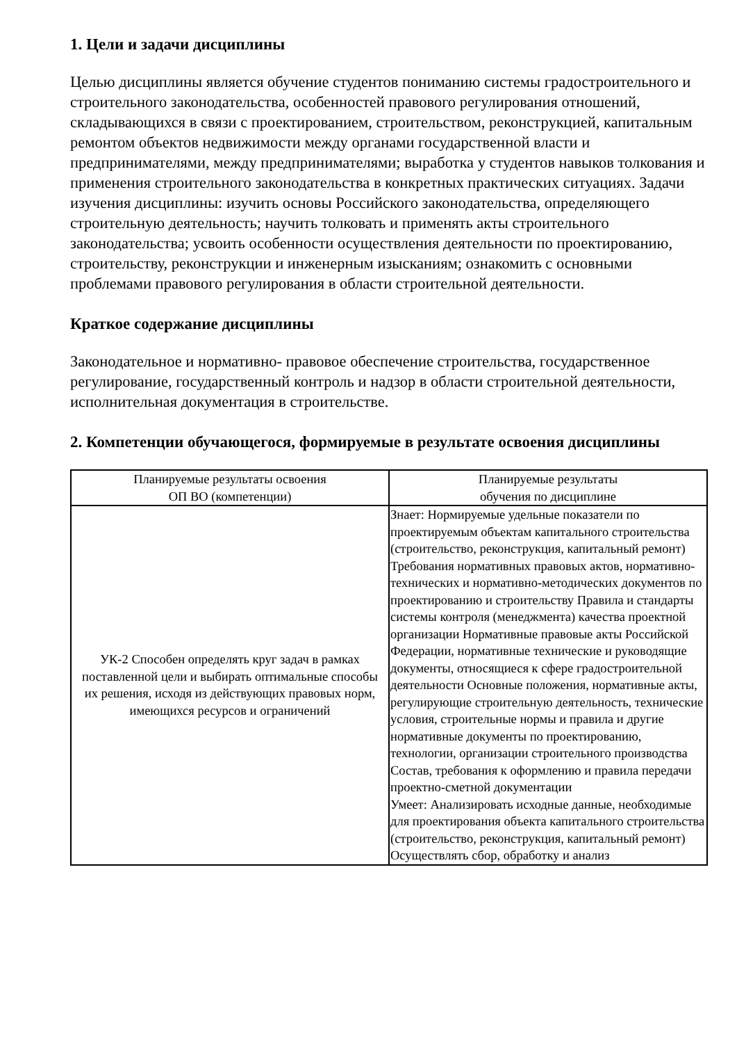1. Цели и задачи дисциплины
Целью дисциплины является обучение студентов пониманию системы градостроительного и строительного законодательства, особенностей правового регулирования отношений, складывающихся в связи с проектированием, строительством, реконструкцией, капитальным ремонтом объектов недвижимости между органами государственной власти и предпринимателями, между предпринимателями; выработка у студентов навыков толкования и применения строительного законодательства в конкретных практических ситуациях. Задачи изучения дисциплины: изучить основы Российского законодательства, определяющего строительную деятельность; научить толковать и применять акты строительного законодательства; усвоить особенности осуществления деятельности по проектированию, строительству, реконструкции и инженерным изысканиям; ознакомить с основными проблемами правового регулирования в области строительной деятельности.
Краткое содержание дисциплины
Законодательное и нормативно- правовое обеспечение строительства, государственное регулирование, государственный контроль и надзор в области строительной деятельности, исполнительная документация в строительстве.
2. Компетенции обучающегося, формируемые в результате освоения дисциплины
| Планируемые результаты освоения ОП ВО (компетенции) | Планируемые результаты обучения по дисциплине |
| --- | --- |
| УК-2 Способен определять круг задач в рамках поставленной цели и выбирать оптимальные способы их решения, исходя из действующих правовых норм, имеющихся ресурсов и ограничений | Знает: Нормируемые удельные показатели по проектируемым объектам капитального строительства (строительство, реконструкция, капитальный ремонт) Требования нормативных правовых актов, нормативно-технических и нормативно-методических документов по проектированию и строительству Правила и стандарты системы контроля (менеджмента) качества проектной организации Нормативные правовые акты Российской Федерации, нормативные технические и руководящие документы, относящиеся к сфере градостроительной деятельности Основные положения, нормативные акты, регулирующие строительную деятельность, технические условия, строительные нормы и правила и другие нормативные документы по проектированию, технологии, организации строительного производства Состав, требования к оформлению и правила передачи проектно-сметной документации Умеет: Анализировать исходные данные, необходимые для проектирования объекта капитального строительства (строительство, реконструкция, капитальный ремонт) Осуществлять сбор, обработку и анализ |